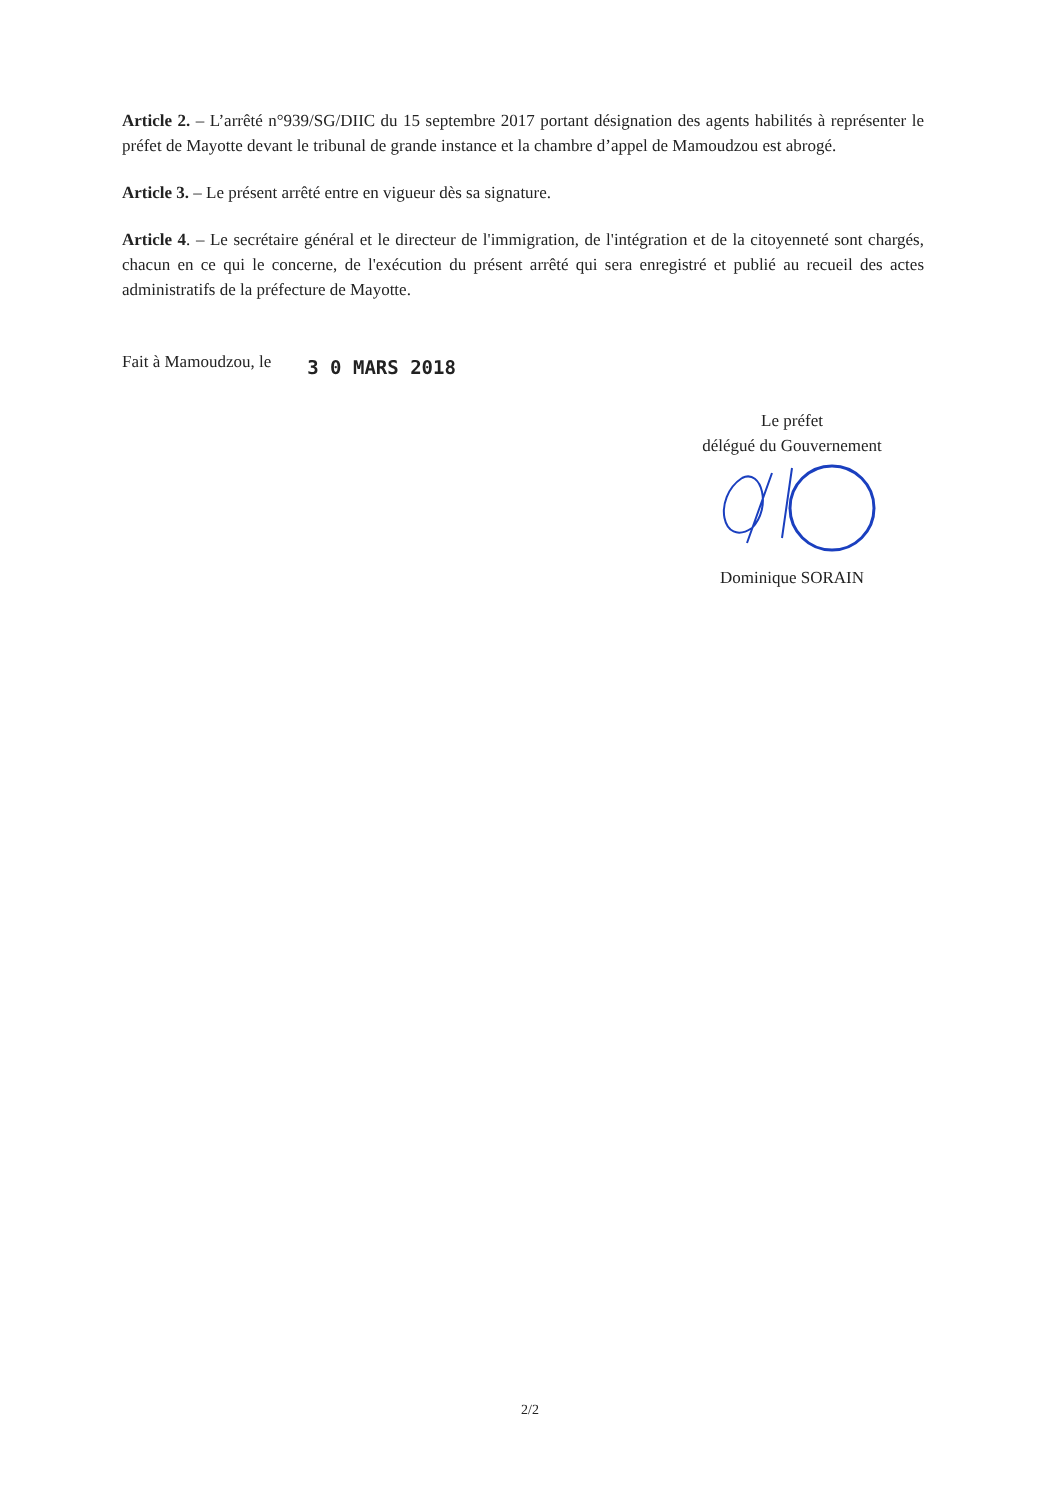Article 2. – L’arrêté n°939/SG/DIIC du 15 septembre 2017 portant désignation des agents habilités à représenter le préfet de Mayotte devant le tribunal de grande instance et la chambre d’appel de Mamoudzou est abrogé.
Article 3. – Le présent arrêté entre en vigueur dès sa signature.
Article 4. – Le secrétaire général et le directeur de l'immigration, de l'intégration et de la citoyenneté sont chargés, chacun en ce qui le concerne, de l'exécution du présent arrêté qui sera enregistré et publié au recueil des actes administratifs de la préfecture de Mayotte.
Fait à Mamoudzou, le 3 0 MARS 2018
Le préfet
délégué du Gouvernement
Dominique SORAIN
2/2